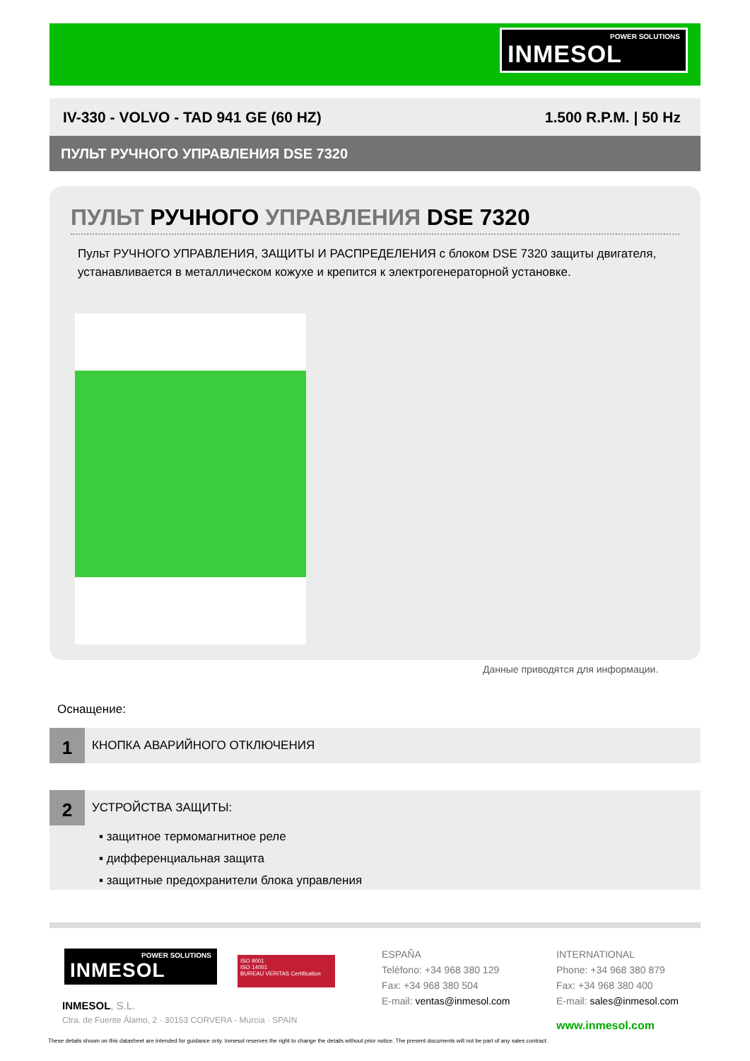POWER SOLUTIONS INMESOL
IV-330 - VOLVO - TAD 941 GE (60 HZ) 1.500 R.P.M. | 50 Hz
ПУЛЬТ РУЧНОГО УПРАВЛЕНИЯ DSE 7320
ПУЛЬТ РУЧНОГО УПРАВЛЕНИЯ DSE 7320
Пульт РУЧНОГО УПРАВЛЕНИЯ, ЗАЩИТЫ И РАСПРЕДЕЛЕНИЯ с блоком DSE 7320 защиты двигателя, устанавливается в металлическом кожухе и крепится к электрогенераторной установке.
Данные приводятся для информации.
Оснащение:
1 КНОПКА АВАРИЙНОГО ОТКЛЮЧЕНИЯ
2 УСТРОЙСТВА ЗАЩИТЫ:
▪ защитное термомагнитное реле
▪ дифференциальная защита
▪ защитные предохранители блока управления
POWER SOLUTIONS INMESOL
ISO 9001
ISO 14001
BUREAU VERITAS Certification
INMESOL, S.L.
Ctra. de Fuente Álamo, 2 · 30153 CORVERA - Murcia · SPAIN
ESPAÑA
Teléfono: +34 968 380 129
Fax: +34 968 380 504
E-mail: ventas@inmesol.com
INTERNATIONAL
Phone: +34 968 380 879
Fax: +34 968 380 400
E-mail: sales@inmesol.com
www.inmesol.com
These details shown on this datasheet are intended for guidance only. Inmesol reserves the right to change the details without prior notice. The present documents will not be part of any sales contract.